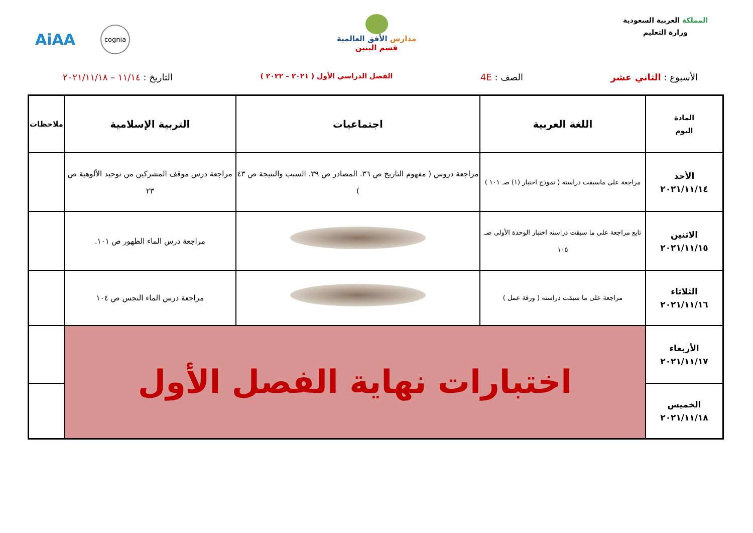المملكة العربية السعودية
وزارة التعليم
مدارس الأفق العالمية
قسم البنين
AiAA cognia
الأسبوع : الثاني عشر الصف : 4E
الفصل الدراسي الأول ( ٢٠٢١ – ٢٠٢٢ )
التاريخ : ١١/١٤ – ٢٠٢١/١١/١٨
| المادة اليوم | اللغة العربية | اجتماعيات | التربية الإسلامية | ملاحظات |
| --- | --- | --- | --- | --- |
| الأحد ٢٠٢١/١١/١٤ | مراجعة على ماسبقت دراسته ( نموذج اختبار (١) صـ ١٠١ ) | مراجعة دروس ( مفهوم التاريخ ص ٣٦. المصادر ص ٣٩. السبب والنتيجة ص ٤٣ ) | مراجعة درس موقف المشركين من توحيد الألوهية ص ٢٣ | |
| الاثنين ٢٠٢١/١١/١٥ | تابع مراجعة على ما سبقت دراسته اختبار الوحدة الأولى صـ ١٠٥ | | مراجعة درس الماء الطهور ص ١٠١. | |
| الثلاثاء ٢٠٢١/١١/١٦ | مراجعة على ما سبقت دراسته ( ورقة عمل ) | | مراجعة درس الماء النجس ص ١٠٤ | |
| الأربعاء ٢٠٢١/١١/١٧ | اختبارات نهاية الفصل الأول | | | |
| الخميس ٢٠٢١/١١/١٨ | | | | |